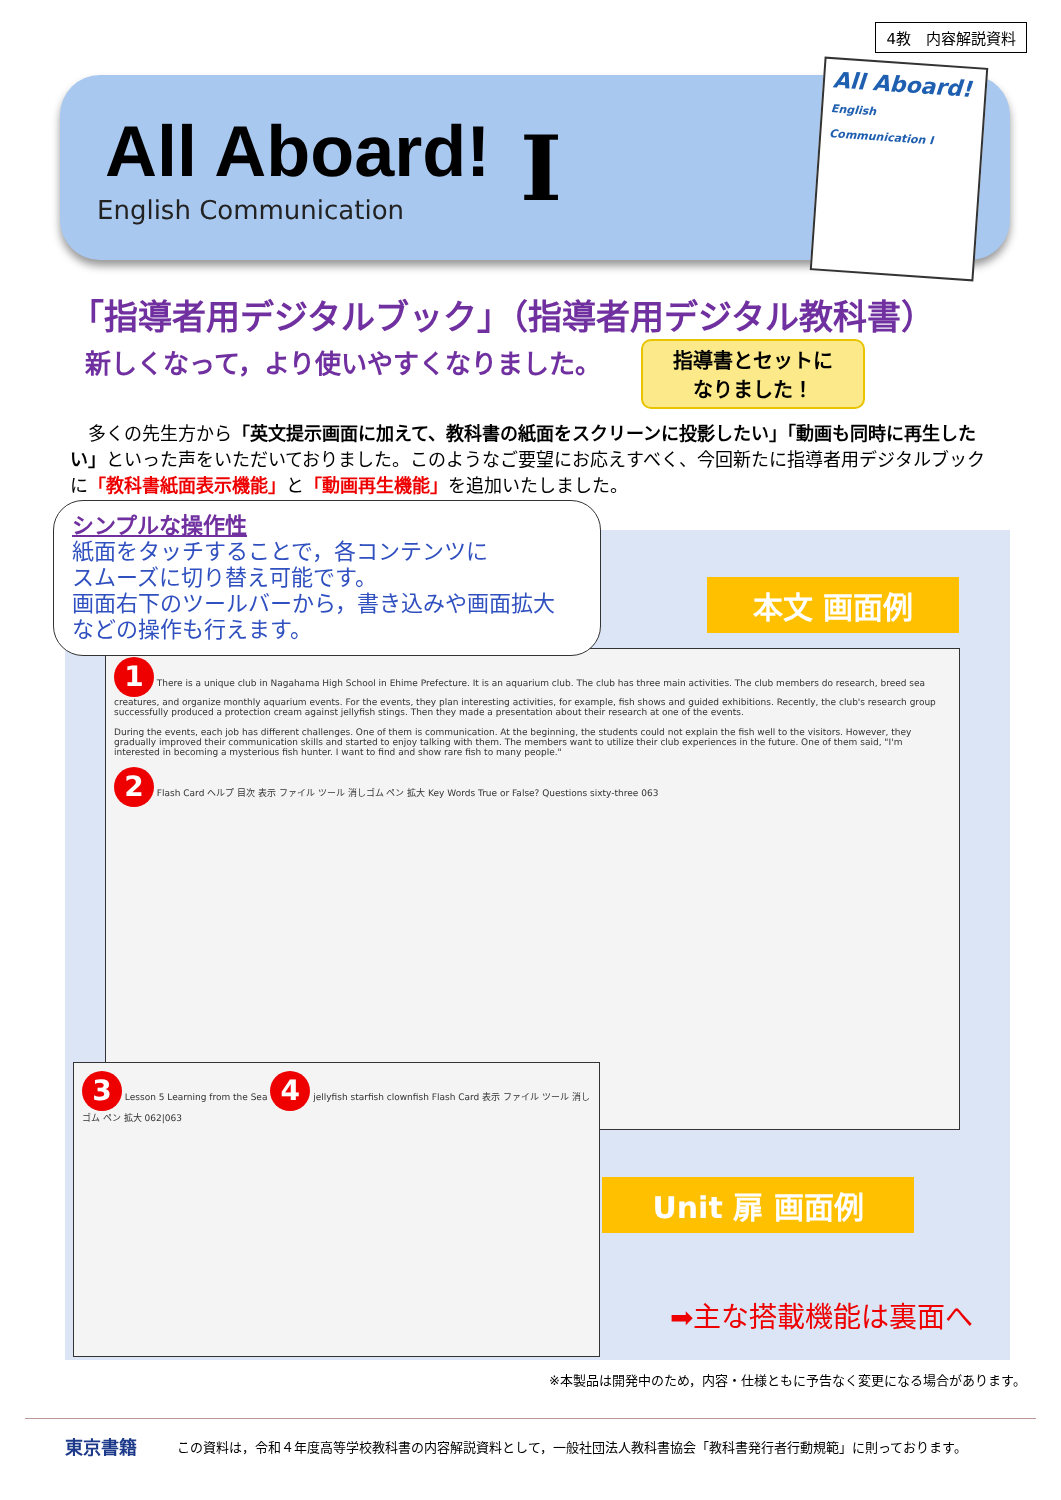4教　内容解説資料
All Aboard!
English Communication
I
All Aboard!
English Communication I
「指導者用デジタルブック」（指導者用デジタル教科書）
新しくなって，より使いやすくなりました。
指導書とセットに
なりました！
　多くの先生方から「英文提示画面に加えて、教科書の紙面をスクリーンに投影したい」「動画も同時に再生したい」といった声をいただいておりました。このようなご要望にお応えすべく、今回新たに指導者用デジタルブックに「教科書紙面表示機能」と「動画再生機能」を追加いたしました。
シンプルな操作性
紙面をタッチすることで，各コンテンツに
スムーズに切り替え可能です。
画面右下のツールバーから，書き込みや画面拡大
などの操作も行えます。
本文 画面例
1 There is a unique club in Nagahama High School in Ehime Prefecture. It is an aquarium club. The club has three main activities. The club members do research, breed sea creatures, and organize monthly aquarium events. For the events, they plan interesting activities, for example, fish shows and guided exhibitions. Recently, the club's research group successfully produced a protection cream against jellyfish stings. Then they made a presentation about their research at one of the events.
During the events, each job has different challenges. One of them is communication. At the beginning, the students could not explain the fish well to the visitors. However, they gradually improved their communication skills and started to enjoy talking with them. The members want to utilize their club experiences in the future. One of them said, "I'm interested in becoming a mysterious fish hunter. I want to find and show rare fish to many people."
2 Flash Card ヘルプ 目次 表示 ファイル ツール 消しゴム ペン 拡大 Key Words True or False? Questions sixty-three 063
3 Lesson 5 Learning from the Sea 4 jellyfish starfish clownfish Flash Card 表示 ファイル ツール 消しゴム ペン 拡大 062|063
Unit 扉 画面例
➡主な搭載機能は裏面へ
※本製品は開発中のため，内容・仕様ともに予告なく変更になる場合があります。
東京書籍 この資料は，令和４年度高等学校教科書の内容解説資料として，一般社団法人教科書協会「教科書発行者行動規範」に則っております。